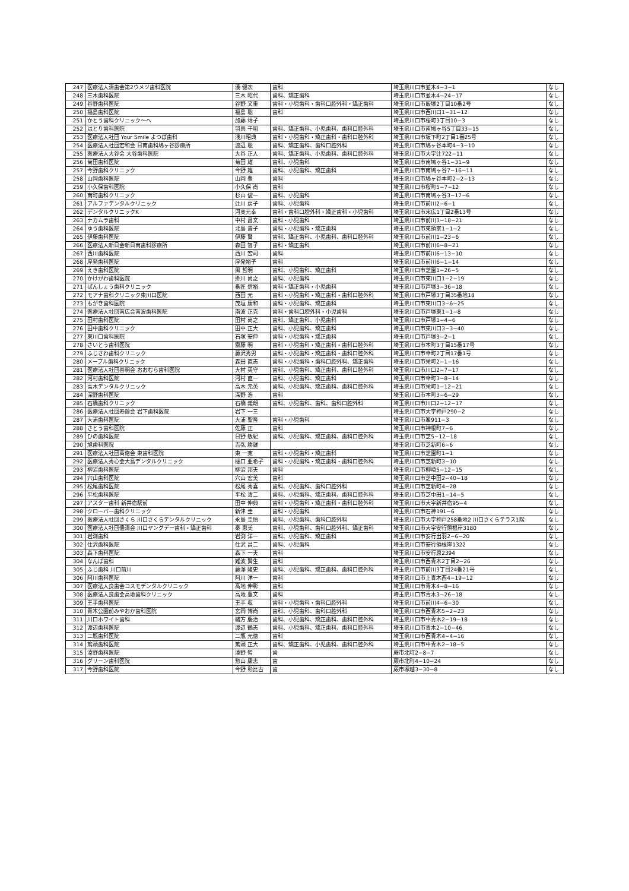| 247 | 医療法人清歯会第2ウメツ歯科医院 | 湊 健次 | 歯科 | 埼玉県川口市並木4−3−1 | なし |
| 248 | 三木歯科医院 | 三木 昭代 | 歯科、矯正歯科 | 埼玉県川口市並木4−24−17 | なし |
| 249 | 谷野歯科医院 | 谷野 文重 | 歯科・小児歯科・歯科口腔外科・矯正歯科 | 埼玉県川口市飯塚2丁目10番2号 | なし |
| 250 | 福島歯科医院 | 福島 聡 | 歯科 | 埼玉県川口市西川口1−31−12 | なし |
| 251 | かとう歯科クリニック〜へ | 加藤 靖子 | | 埼玉県川口市桜町3丁目10−3 | なし |
| 252 | はとり歯科医院 | 羽鳥 千明 | 歯科、矯正歯科、小児歯科、歯科口腔外科 | 埼玉県川口市南鳩ヶ谷5丁目33−15 | なし |
| 253 | 医療法人社団 Your Smile よつば歯科 | 浅川昭典 | 歯科・小児歯科・矯正歯科・歯科口腔外科 | 埼玉県川口市坂下町2丁目1番25号 | なし |
| 254 | 医療法人社団宏和会 日南歯科鳩ヶ谷診療所 | 渡辺 聡 | 歯科、矯正歯科、歯科口腔外科 | 埼玉県川口市鳩ヶ谷本町4−3−10 | なし |
| 255 | 医療法人大谷会 大谷歯科医院 | 大谷 正人 | 歯科、矯正歯科、小児歯科、歯科口腔外科 | 埼玉県川口市大字辻722−11 | なし |
| 256 | 菊田歯科医院 | 菊田 雄 | 歯科、小児歯科 | 埼玉県川口市南鳩ヶ谷1−31−9 | なし |
| 257 | 今野歯科クリニック | 今野 雄 | 歯科、小児歯科、矯正歯科 | 埼玉県川口市南鳩ヶ谷7−16−11 | なし |
| 258 | 山岡歯科医院 | 山岡 豊 | 歯科 | 埼玉県川口市鳩ヶ谷本町2−2−13 | なし |
| 259 | 小久保歯科医院 | 小久保 尚 | 歯科 | 埼玉県川口市桜町5−7−12 | なし |
| 260 | 南町歯科クリニック | 杉山 俊一 | 歯科、小児歯科 | 埼玉県川口市南鳩ヶ谷3−17−6 | なし |
| 261 | アルファデンタルクリニック | 辻川 房子 | 歯科、小児歯科 | 埼玉県川口市前川2−6−1 | なし |
| 262 | デンタルクリニックK | 河奥元幸 | 歯科・歯科口腔外科・矯正歯科・小児歯科 | 埼玉県川口市末広1丁目2番13号 | なし |
| 263 | ナカムラ歯科 | 中村 昌文 | 歯科・小児歯科 | 埼玉県川口市前川3−18−21 | なし |
| 264 | ゆう歯科医院 | 北島 貴子 | 歯科・小児歯科・矯正歯科 | 埼玉県川口市東領家1−1−2 | なし |
| 265 | 伊藤歯科医院 | 伊藤 賢 | 歯科、矯正歯科、小児歯科、歯科口腔外科 | 埼玉県川口市前川1−23−6 | なし |
| 266 | 医療法人新日会新日南歯科診療所 | 森田 智子 | 歯科・矯正歯科 | 埼玉県川口市前川6−8−21 | なし |
| 267 | 西川歯科医院 | 西川 宏司 | 歯科 | 埼玉県川口市前川6−13−10 | なし |
| 268 | 厚発歯科医院 | 厚発裕子 | 歯科 | 埼玉県川口市前川6−1−14 | なし |
| 269 | えき歯科医院 | 風 哲明 | 歯科、小児歯科、矯正歯科 | 埼玉県川口市芝園1−26−5 | なし |
| 270 | かけがわ歯科医院 | 掛川 尚之 | 歯科、小児歯科 | 埼玉県川口市東川口1−2−19 | なし |
| 271 | ぱんしょう歯科クリニック | 番匠 信裕 | 歯科・矯正歯科・小児歯科 | 埼玉県川口市戸塚3−36−18 | なし |
| 272 | モアナ歯科クリニック東川口医院 | 西田 元 | 歯科・小児歯科・矯正歯科・歯科口腔外科 | 埼玉県川口市戸塚3丁目35番地18 | なし |
| 273 | もがき歯科医院 | 茂垣 康和 | 歯科・小児歯科、矯正歯科 | 埼玉県川口市東川口3−6−25 | なし |
| 274 | 医療法人社団南広会南波歯科医院 | 南波 正克 | 歯科・歯科口腔外科・小児歯科 | 埼玉県川口市戸塚東1−1−8 | なし |
| 275 | 田村歯科医院 | 田村 尚之 | 歯科、矯正歯科、小児歯科 | 埼玉県川口市戸塚1−4−6 | なし |
| 276 | 田中歯科クリニック | 田中 正大 | 歯科、小児歯科、矯正歯科 | 埼玉県川口市東川口3−3−40 | なし |
| 277 | 東川口歯科医院 | 石塚 安伸 | 歯科・小児歯科・矯正歯科 | 埼玉県川口市戸塚3−2−1 | なし |
| 278 | さいとう歯科医院 | 齋藤 明 | 歯科・小児歯科・矯正歯科・歯科口腔外科 | 埼玉県川口市本町3丁目15番17号 | なし |
| 279 | ふじさわ歯科クリニック | 藤沢秀男 | 歯科・小児歯科・矯正歯科・歯科口腔外科 | 埼玉県川口市幸町2丁目17番1号 | なし |
| 280 | メープル歯科クリニック | 森田 直志 | 歯科・小児歯科・歯科口腔外科、矯正歯科 | 埼玉県川口市栄町2−1−16 | なし |
| 281 | 医療法人社団善明会 おおむら歯科医院 | 大村 英守 | 歯科、小児歯科、矯正歯科、歯科口腔外科 | 埼玉県川口市川口2−7−17 | なし |
| 282 | 河村歯科医院 | 河村 直一 | 歯科、小児歯科、矯正歯科 | 埼玉県川口市幸町3−8−14 | なし |
| 283 | 高木デンタルクリニック | 高木 元英 | 歯科、小児歯科、矯正歯科、歯科口腔外科 | 埼玉県川口市栄町1−12−21 | なし |
| 284 | 深野歯科医院 | 深野 浩 | 歯科 | 埼玉県川口市本町3−6−29 | なし |
| 285 | 石橋歯科クリニック | 石橋 義朗 | 歯科、小児歯科、歯科、歯科口腔外科 | 埼玉県川口市川口2−12−17 | なし |
| 286 | 医療法人社団寿齢会 岩下歯科医院 | 岩下 一三 | | 埼玉県川口市大字神戸290−2 | なし |
| 287 | 大浦歯科医院 | 大浦 聖隆 | 歯科・小児歯科 | 埼玉県川口市峯911−3 | なし |
| 288 | さとう歯科医院 | 佐藤 正 | 歯科 | 埼玉県川口市神根町7−6 | なし |
| 289 | ひの歯科医院 | 日野 敏紀 | 歯科、小児歯科、矯正歯科、歯科口腔外科 | 埼玉県川口市芝5−12−18 | なし |
| 290 | 旭歯科医院 | 吉弘 勝雄 | | 埼玉県川口市芝新町6−6 | なし |
| 291 | 医療法人社団高徳会 東歯科医院 | 東 一寛 | 歯科・小児歯科・矯正歯科 | 埼玉県川口市芝園町1−1 | なし |
| 292 | 医療法人秀心会大島デンタルクリニック | 樋口 亜希子 | 歯科・小児歯科・矯正歯科・歯科口腔外科 | 埼玉県川口市芝新町3−10 | なし |
| 293 | 柳沼歯科医院 | 柳沼 邦夫 | 歯科 | 埼玉県川口市柳崎5−12−15 | なし |
| 294 | 穴山歯科医院 | 穴山 宏美 | 歯科 | 埼玉県川口市芝中田2−40−18 | なし |
| 295 | 松尾歯科医院 | 松尾 秀喜 | 歯科、小児歯科、歯科口腔外科 | 埼玉県川口市芝新町4−28 | なし |
| 296 | 平松歯科医院 | 平松 清二 | 歯科、小児歯科、矯正歯科、歯科口腔外科 | 埼玉県川口市芝中田1−14−5 | なし |
| 297 | アスター歯科 新井宿駅前 | 田中 伸典 | 歯科・小児歯科・矯正歯科・歯科口腔外科 | 埼玉県川口市大字新井宿95−4 | なし |
| 298 | クローバー歯科クリニック | 新津 圭 | 歯科・小児歯科 | 埼玉県川口市石神191−6 | なし |
| 299 | 医療法人社団さくら 川口さくらデンタルクリニック | 永島 圭悟 | 歯科、小児歯科、歯科口腔外科 | 埼玉県川口市大字神戸258番地2 川口さくらテラス1階 | なし |
| 300 | 医療法人社団優清会 川口ヤングデー歯科・矯正歯科 | 秦 恵美 | 歯科、小児歯科、歯科口腔外科、矯正歯科 | 埼玉県川口市大字安行領根岸3180 | なし |
| 301 | 岩渕歯科 | 岩渕 洋一 | 歯科、小児歯科、矯正歯科 | 埼玉県川口市安行出羽2−6−20 | なし |
| 302 | 仕沢歯科医院 | 仕沢 昌二 | 歯科、小児歯科 | 埼玉県川口市安行領根岸1322 | なし |
| 303 | 森下歯科医院 | 森下 一夫 | 歯科 | 埼玉県川口市安行原2394 | なし |
| 304 | なんば歯科 | 難波 賢生 | 歯科 | 埼玉県川口市西青木2丁目2−26 | なし |
| 305 | ふじ歯科 川口前川 | 藤澤 隆史 | 歯科、小児歯科、矯正歯科、歯科口腔外科 | 埼玉県川口市前川3丁目24番21号 | なし |
| 306 | 阿川歯科医院 | 阿川 洋一 | 歯科 | 埼玉県川口市上青木西4−19−12 | なし |
| 307 | 医療法人良歯会コスモデンタルクリニック | 高地 伸彰 | 歯科 | 埼玉県川口市青木4−8−16 | なし |
| 308 | 医療法人良歯会高地歯科クリニック | 高地 豊文 | 歯科 | 埼玉県川口市青木3−26−18 | なし |
| 309 | 王手歯科医院 | 王手 収 | 歯科・小児歯科・歯科口腔外科 | 埼玉県川口市前川4−6−30 | なし |
| 310 | 青木公園前みやおか歯科医院 | 宮岡 博尚 | 歯科、小児歯科、歯科口腔外科 | 埼玉県川口市西青木5−2−23 | なし |
| 311 | 川口ホワイト歯科 | 緒方 慶治 | 歯科、小児歯科、矯正歯科、歯科口腔外科 | 埼玉県川口市中青木2−19−18 | なし |
| 312 | 渡辺歯科医院 | 渡辺 鶴志 | 歯科、小児歯科、矯正歯科、歯科口腔外科 | 埼玉県川口市青木2−10−46 | なし |
| 313 | 二瓶歯科医院 | 二瓶 元徳 | 歯科 | 埼玉県川口市西青木4−4−16 | なし |
| 314 | 篤頭歯科医院 | 篤頭 正大 | 歯科、矯正歯科、小児歯科、歯科口腔外科 | 埼玉県川口市中青木2−18−5 | なし |
| 315 | 湊野歯科医院 | 湊野 智 | 歯 | 蕨市北町2−8−7 | なし |
| 316 | グリーン歯科医院 | 惣山 康志 | 歯 | 蕨市北町4−10−24 | なし |
| 317 | 今野歯科医院 | 今野 彰比古 | 歯 | 蕨市塚越3−30−8 | なし |